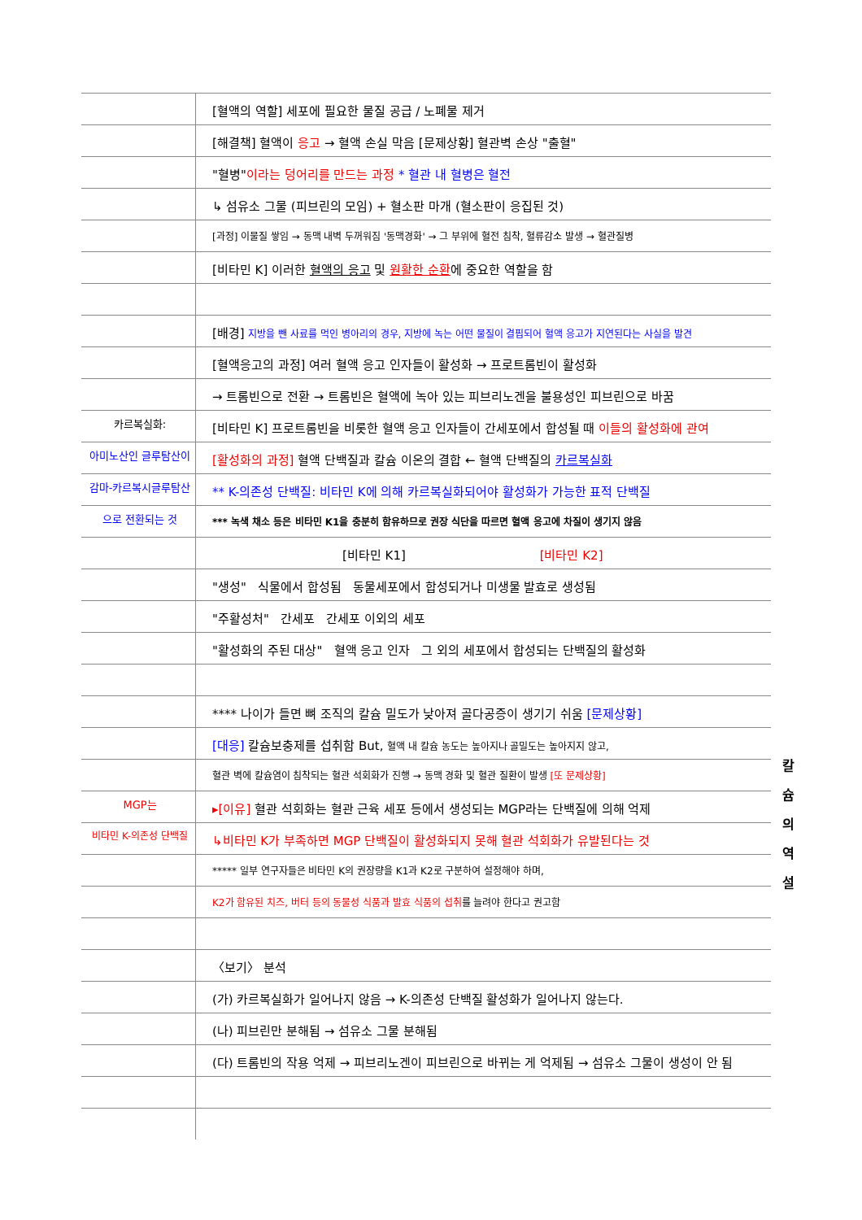[혈액의 역할] 세포에 필요한 물질 공급 / 노폐물 제거
[해결책] 혈액이 응고 → 혈액 손실 막음 [문제상황] 혈관벽 손상 "출혈"
"혈병"이라는 덩어리를 만드는 과정 * 혈관 내 혈병은 혈전
↳ 섬유소 그물 (피브린의 모임) + 혈소판 마개 (혈소판이 응집된 것)
[과정] 이물질 쌓임 → 동맥 내벽 두꺼워짐 '동맥경화' → 그 부위에 혈전 침착, 혈류감소 발생 → 혈관질병
[비타민 K] 이러한 혈액의 응고 및 원활한 순환에 중요한 역할을 함
[배경] 지방을 뺀 사료를 먹인 병아리의 경우, 지방에 녹는 어떤 물질이 결핍되어 혈액 응고가 지연된다는 사실을 발견
[혈액응고의 과정] 여러 혈액 응고 인자들이 활성화 → 프로트롬빈이 활성화
→ 트롬빈으로 전환 → 트롬빈은 혈액에 녹아 있는 피브리노겐을 불용성인 피브린으로 바꿈
카르복실화:
[비타민 K] 프로트롬빈을 비롯한 혈액 응고 인자들이 간세포에서 합성될 때 이들의 활성화에 관여
아미노산인 글루탐산이
[활성화의 과정] 혈액 단백질과 칼슘 이온의 결합 ← 혈액 단백질의 카르복실화
감마-카르복시글루탐산
** K-의존성 단백질: 비타민 K에 의해 카르복실화되어야 활성화가 가능한 표적 단백질
으로 전환되는 것
*** 녹색 채소 등은 비타민 K1을 충분히 함유하므로 권장 식단을 따르면 혈액 응고에 차질이 생기지 않음
[비타민 K1] [비타민 K2]
"생성" 식물에서 합성됨 동물세포에서 합성되거나 미생물 발효로 생성됨
"주활성처" 간세포 간세포 이외의 세포
"활성화의 주된 대상" 혈액 응고 인자 그 외의 세포에서 합성되는 단백질의 활성화
**** 나이가 들면 뼈 조직의 칼슘 밀도가 낮아져 골다공증이 생기기 쉬움 [문제상황]
[대응] 칼슘보충제를 섭취함 But, 혈액 내 칼슘 농도는 높아지나 골밀도는 높아지지 않고,
혈관 벽에 칼슘염이 침착되는 혈관 석회화가 진행 → 동맥 경화 및 혈관 질환이 발생 [또 문제상황]
MGP는
▸[이유] 혈관 석회화는 혈관 근육 세포 등에서 생성되는 MGP라는 단백질에 의해 억제
비타민 K-의존성 단백질
↳비타민 K가 부족하면 MGP 단백질이 활성화되지 못해 혈관 석회화가 유발된다는 것
***** 일부 연구자들은 비타민 K의 권장량을 K1과 K2로 구분하여 설정해야 하며,
K2가 함유된 치즈, 버터 등의 동물성 식품과 발효 식품의 섭취를 늘려야 한다고 권고함
〈보기〉 분석
(가) 카르복실화가 일어나지 않음 → K-의존성 단백질 활성화가 일어나지 않는다.
(나) 피브린만 분해됨 → 섬유소 그물 분해됨
(다) 트롬빈의 작용 억제 → 피브리노겐이 피브린으로 바뀌는 게 억제됨 → 섬유소 그물이 생성이 안 됨
칼슘의
역설